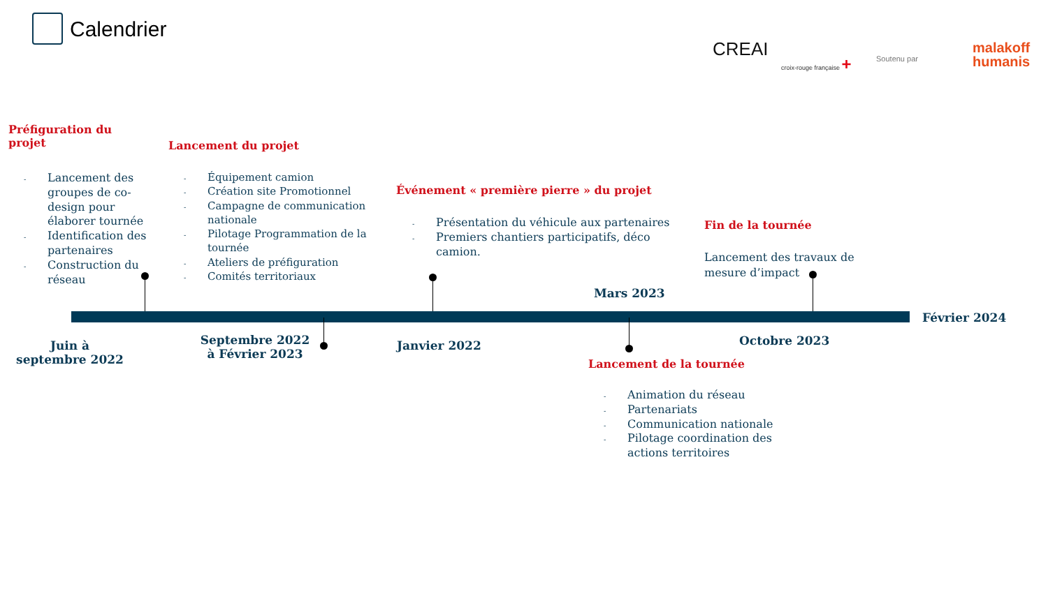Calendrier
CREAI croix-rouge française + Soutenu par
malakoff
humanis
Préfiguration du projet
- Lancement des groupes de co-design pour élaborer tournée
- Identification des partenaires
- Construction du réseau
Lancement du projet
- Équipement camion
- Création site Promotionnel
- Campagne de communication nationale
- Pilotage Programmation de la tournée
- Ateliers de préfiguration
- Comités territoriaux
Événement « première pierre » du projet
- Présentation du véhicule aux partenaires
- Premiers chantiers participatifs, déco camion.
Fin de la tournée
Lancement des travaux de mesure d’impact
Mars 2023
Février 2024
Juin à septembre 2022
Septembre 2022 à Février 2023
Janvier 2022 Octobre 2023
Lancement de la tournée
- Animation du réseau
- Partenariats
- Communication nationale
- Pilotage coordination des actions territoires